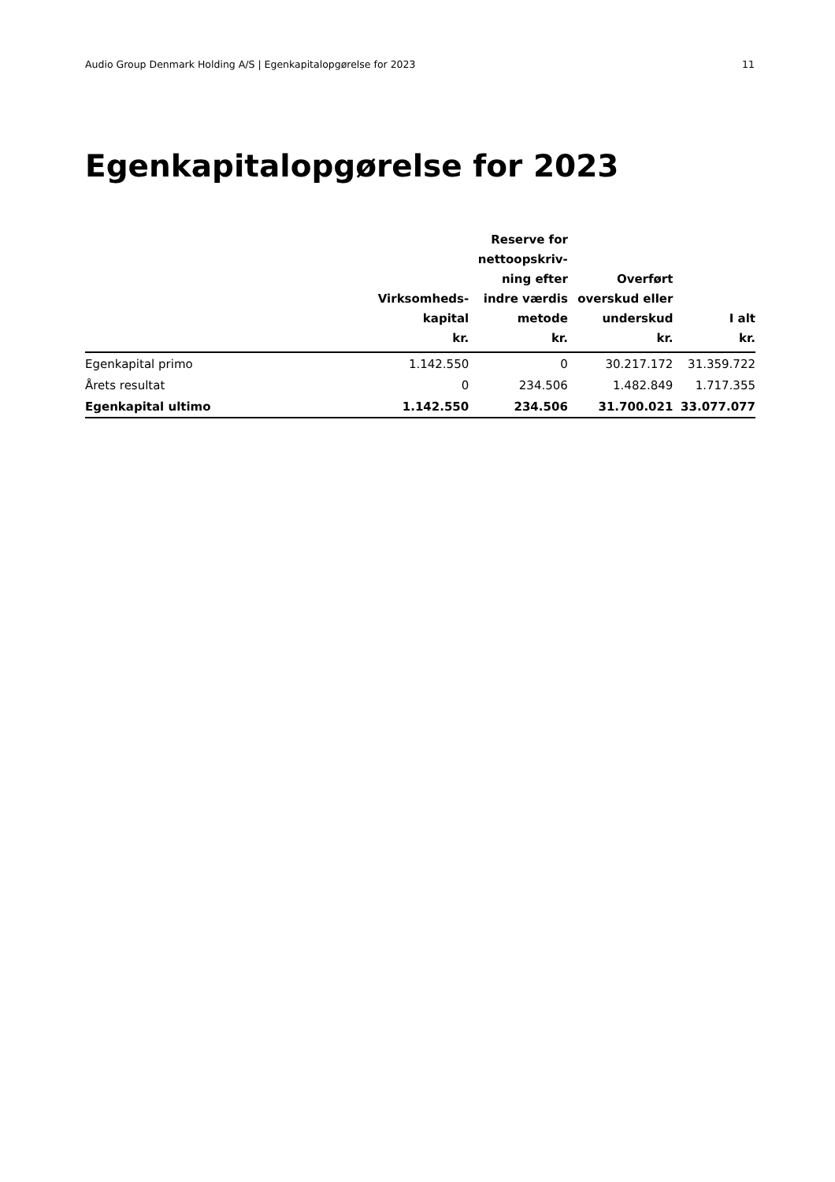Audio Group Denmark Holding A/S | Egenkapitalopgørelse for 2023 11
Egenkapitalopgørelse for 2023
| | Virksomheds- kapital kr. | Reserve for nettoopskriv- ning efter indre værdis metode kr. | Overført overskud eller underskud kr. | I alt kr. |
| --- | --- | --- | --- | --- |
| Egenkapital primo | 1.142.550 | 0 | 30.217.172 | 31.359.722 |
| Årets resultat | 0 | 234.506 | 1.482.849 | 1.717.355 |
| Egenkapital ultimo | 1.142.550 | 234.506 | 31.700.021 | 33.077.077 |